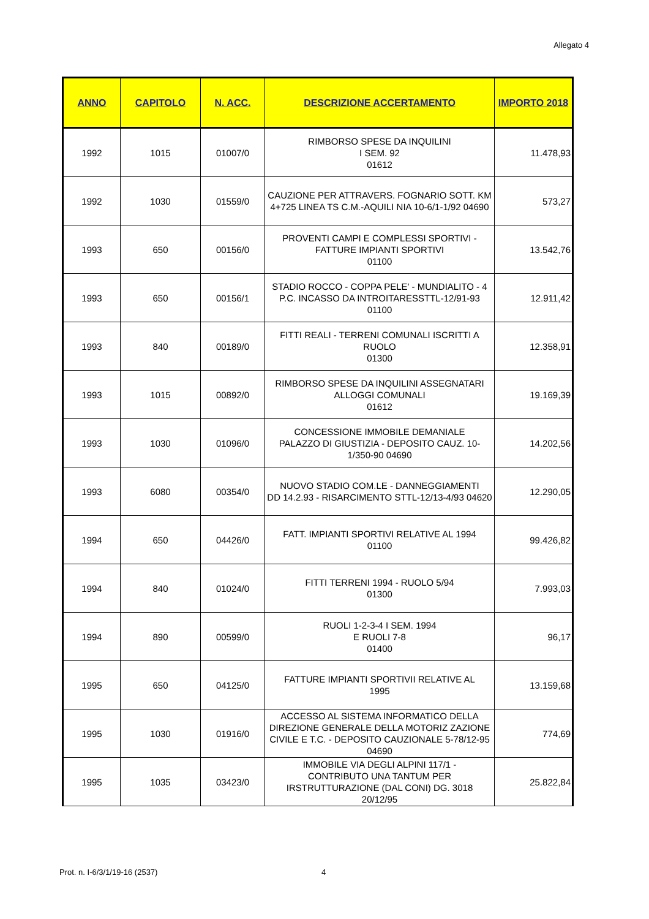Allegato 4
| ANNO | CAPITOLO | N. ACC. | DESCRIZIONE ACCERTAMENTO | IMPORTO 2018 |
| --- | --- | --- | --- | --- |
| 1992 | 1015 | 01007/0 | RIMBORSO SPESE DA INQUILINI I SEM. 92 01612 | 11.478,93 |
| 1992 | 1030 | 01559/0 | CAUZIONE PER ATTRAVERS. FOGNARIO SOTT. KM 4+725 LINEA TS C.M.-AQUILI NIA 10-6/1-1/92 04690 | 573,27 |
| 1993 | 650 | 00156/0 | PROVENTI CAMPI E COMPLESSI SPORTIVI - FATTURE IMPIANTI SPORTIVI 01100 | 13.542,76 |
| 1993 | 650 | 00156/1 | STADIO ROCCO - COPPA PELE' - MUNDIALITO - 4 P.C. INCASSO DA INTROITARESSTTL-12/91-93 01100 | 12.911,42 |
| 1993 | 840 | 00189/0 | FITTI REALI - TERRENI COMUNALI ISCRITTI A RUOLO 01300 | 12.358,91 |
| 1993 | 1015 | 00892/0 | RIMBORSO SPESE DA INQUILINI ASSEGNATARI ALLOGGI COMUNALI 01612 | 19.169,39 |
| 1993 | 1030 | 01096/0 | CONCESSIONE IMMOBILE DEMANIALE PALAZZO DI GIUSTIZIA - DEPOSITO CAUZ. 10-1/350-90 04690 | 14.202,56 |
| 1993 | 6080 | 00354/0 | NUOVO STADIO COM.LE - DANNEGGIAMENTI DD 14.2.93 - RISARCIMENTO STTL-12/13-4/93 04620 | 12.290,05 |
| 1994 | 650 | 04426/0 | FATT. IMPIANTI SPORTIVI RELATIVE AL 1994 01100 | 99.426,82 |
| 1994 | 840 | 01024/0 | FITTI TERRENI 1994 - RUOLO 5/94 01300 | 7.993,03 |
| 1994 | 890 | 00599/0 | RUOLI 1-2-3-4 I SEM. 1994 E RUOLI 7-8 01400 | 96,17 |
| 1995 | 650 | 04125/0 | FATTURE IMPIANTI SPORTIVII RELATIVE AL 1995 | 13.159,68 |
| 1995 | 1030 | 01916/0 | ACCESSO AL SISTEMA INFORMATICO DELLA DIREZIONE GENERALE DELLA MOTORIZ ZAZIONE CIVILE E T.C. - DEPOSITO CAUZIONALE 5-78/12-95 04690 | 774,69 |
| 1995 | 1035 | 03423/0 | IMMOBILE VIA DEGLI ALPINI 117/1 - CONTRIBUTO UNA TANTUM PER IRSTRUTTURAZIONE (DAL CONI) DG. 3018 20/12/95 | 25.822,84 |
Prot. n. I-6/3/1/19-16 (2537) 4